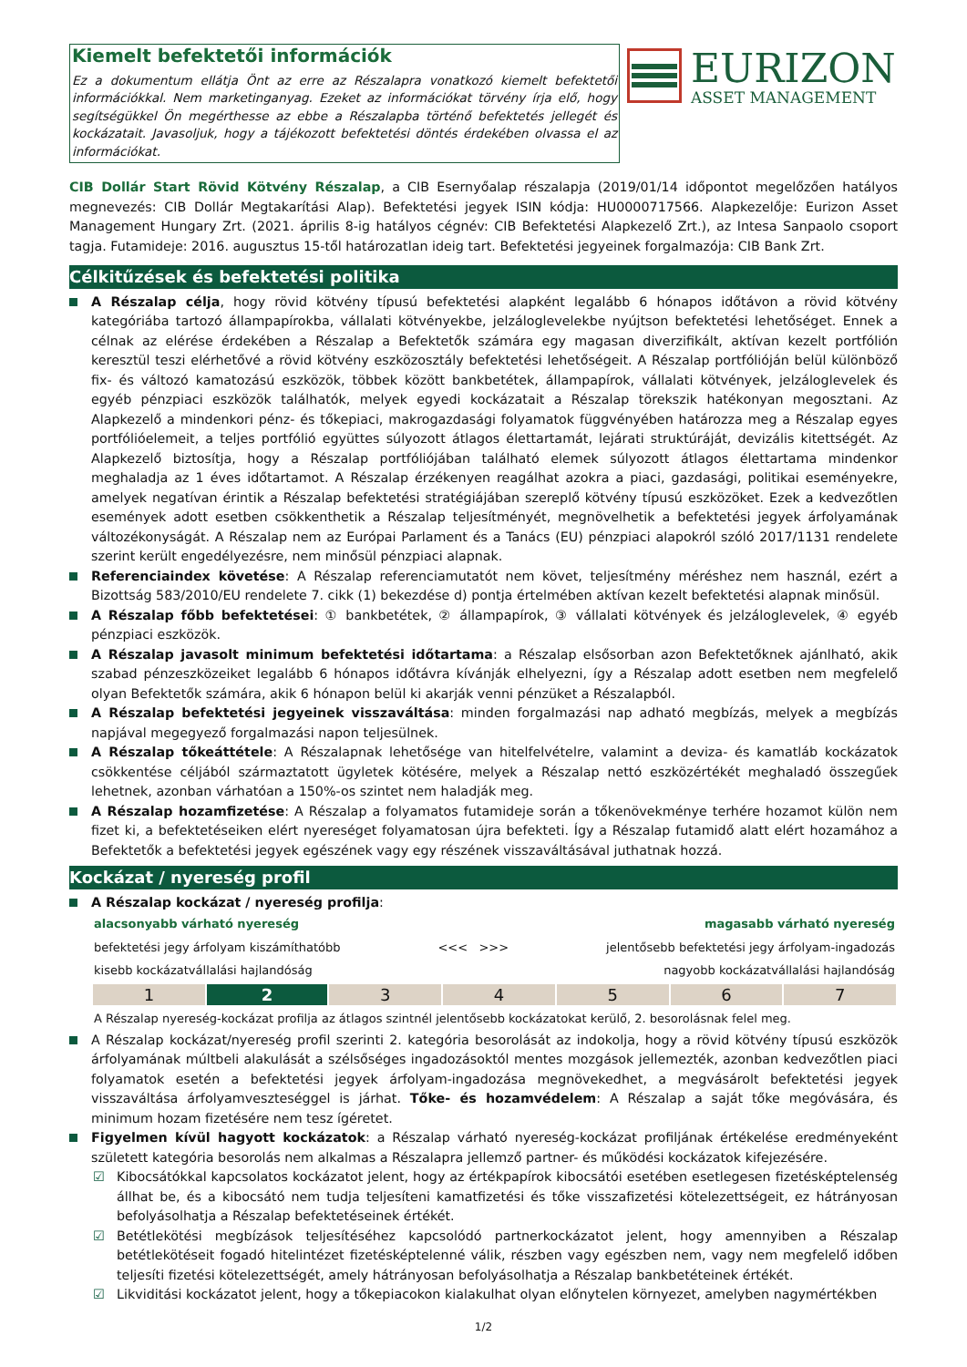Kiemelt befektetői információk
Ez a dokumentum ellátja Önt az erre az Részalapra vonatkozó kiemelt befektetői információkkal. Nem marketinganyag. Ezeket az információkat törvény írja elő, hogy segítségükkel Ön megérthesse az ebbe a Részalapba történő befektetés jellegét és kockázatait. Javasoljuk, hogy a tájékozott befektetési döntés érdekében olvassa el az információkat.
EURIZON
ASSET MANAGEMENT
CIB Dollár Start Rövid Kötvény Részalap, a CIB Esernyőalap részalapja (2019/01/14 időpontot megelőzően hatályos megnevezés: CIB Dollár Megtakarítási Alap). Befektetési jegyek ISIN kódja: HU0000717566. Alapkezelője: Eurizon Asset Management Hungary Zrt. (2021. április 8-ig hatályos cégnév: CIB Befektetési Alapkezelő Zrt.), az Intesa Sanpaolo csoport tagja. Futamideje: 2016. augusztus 15-től határozatlan ideig tart. Befektetési jegyeinek forgalmazója: CIB Bank Zrt.
Célkitűzések és befektetési politika
A Részalap célja, hogy rövid kötvény típusú befektetési alapként legalább 6 hónapos időtávon a rövid kötvény kategóriába tartozó állampapírokba, vállalati kötvényekbe, jelzáloglevelekbe nyújtson befektetési lehetőséget. Ennek a célnak az elérése érdekében a Részalap a Befektetők számára egy magasan diverzifikált, aktívan kezelt portfólión keresztül teszi elérhetővé a rövid kötvény eszközosztály befektetési lehetőségeit. A Részalap portfólióján belül különböző fix- és változó kamatozású eszközök, többek között bankbetétek, állampapírok, vállalati kötvények, jelzáloglevelek és egyéb pénzpiaci eszközök találhatók, melyek egyedi kockázatait a Részalap törekszik hatékonyan megosztani. Az Alapkezelő a mindenkori pénz- és tőkepiaci, makrogazdasági folyamatok függvényében határozza meg a Részalap egyes portfólióelemeit, a teljes portfólió együttes súlyozott átlagos élettartamát, lejárati struktúráját, devizális kitettségét. Az Alapkezelő biztosítja, hogy a Részalap portfóliójában található elemek súlyozott átlagos élettartama mindenkor meghaladja az 1 éves időtartamot. A Részalap érzékenyen reagálhat azokra a piaci, gazdasági, politikai eseményekre, amelyek negatívan érintik a Részalap befektetési stratégiájában szereplő kötvény típusú eszközöket. Ezek a kedvezőtlen események adott esetben csökkenthetik a Részalap teljesítményét, megnövelhetik a befektetési jegyek árfolyamának változékonyságát. A Részalap nem az Európai Parlament és a Tanács (EU) pénzpiaci alapokról szóló 2017/1131 rendelete szerint került engedélyezésre, nem minősül pénzpiaci alapnak.
Referenciaindex követése: A Részalap referenciamutatót nem követ, teljesítmény méréshez nem használ, ezért a Bizottság 583/2010/EU rendelete 7. cikk (1) bekezdése d) pontja értelmében aktívan kezelt befektetési alapnak minősül.
A Részalap főbb befektetései: ① bankbetétek, ② állampapírok, ③ vállalati kötvények és jelzáloglevelek, ④ egyéb pénzpiaci eszközök.
A Részalap javasolt minimum befektetési időtartama: a Részalap elsősorban azon Befektetőknek ajánlható, akik szabad pénzeszközeiket legalább 6 hónapos időtávra kívánják elhelyezni, így a Részalap adott esetben nem megfelelő olyan Befektetők számára, akik 6 hónapon belül ki akarják venni pénzüket a Részalapból.
A Részalap befektetési jegyeinek visszaváltása: minden forgalmazási nap adható megbízás, melyek a megbízás napjával megegyező forgalmazási napon teljesülnek.
A Részalap tőkeáttétele: A Részalapnak lehetősége van hitelfelvételre, valamint a deviza- és kamatláb kockázatok csökkentése céljából származtatott ügyletek kötésére, melyek a Részalap nettó eszközértékét meghaladó összegűek lehetnek, azonban várhatóan a 150%-os szintet nem haladják meg.
A Részalap hozamfizetése: A Részalap a folyamatos futamideje során a tőkenövekménye terhére hozamot külön nem fizet ki, a befektetéseiken elért nyereséget folyamatosan újra befekteti. Így a Részalap futamidő alatt elért hozamához a Befektetők a befektetési jegyek egészének vagy egy részének visszaváltásával juthatnak hozzá.
Kockázat / nyereség profil
A Részalap kockázat / nyereség profilja:
alacsonyabb várható nyereség magasabb várható nyereség
befektetési jegy árfolyam kiszámíthatóbb <<< >>> jelentősebb befektetési jegy árfolyam-ingadozás
kisebb kockázatvállalási hajlandóság nagyobb kockázatvállalási hajlandóság
| 1 | 2 | 3 | 4 | 5 | 6 | 7 |
A Részalap nyereség-kockázat profilja az átlagos szintnél jelentősebb kockázatokat kerülő, 2. besorolásnak felel meg.
A Részalap kockázat/nyereség profil szerinti 2. kategória besorolását az indokolja, hogy a rövid kötvény típusú eszközök árfolyamának múltbeli alakulását a szélsőséges ingadozásoktól mentes mozgások jellemezték, azonban kedvezőtlen piaci folyamatok esetén a befektetési jegyek árfolyam-ingadozása megnövekedhet, a megvásárolt befektetési jegyek visszaváltása árfolyamveszteséggel is járhat. Tőke- és hozamvédelem: A Részalap a saját tőke megóvására, és minimum hozam fizetésére nem tesz ígéretet.
Figyelmen kívül hagyott kockázatok: a Részalap várható nyereség-kockázat profiljának értékelése eredményeként született kategória besorolás nem alkalmas a Részalapra jellemző partner- és működési kockázatok kifejezésére.
☑ Kibocsátókkal kapcsolatos kockázatot jelent, hogy az értékpapírok kibocsátói esetében esetlegesen fizetésképtelenség állhat be, és a kibocsátó nem tudja teljesíteni kamatfizetési és tőke visszafizetési kötelezettségeit, ez hátrányosan befolyásolhatja a Részalap befektetéseinek értékét.
☑ Betétlekötési megbízások teljesítéséhez kapcsolódó partnerkockázatot jelent, hogy amennyiben a Részalap betétlekötéseit fogadó hitelintézet fizetésképtelenné válik, részben vagy egészben nem, vagy nem megfelelő időben teljesíti fizetési kötelezettségét, amely hátrányosan befolyásolhatja a Részalap bankbetéteinek értékét.
☑ Likviditási kockázatot jelent, hogy a tőkepiacokon kialakulhat olyan előnytelen környezet, amelyben nagymértékben
1/2